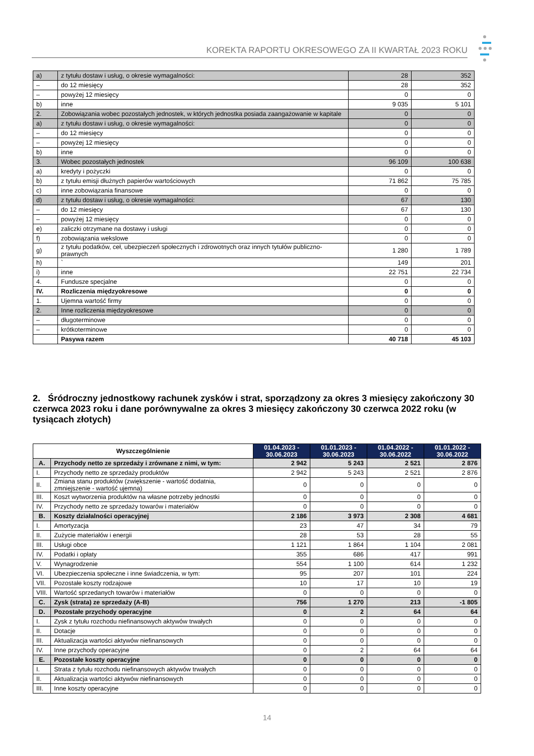KOREKTA RAPORTU OKRESOWEGO ZA II KWARTAŁ 2023 ROKU
| a) | z tytułu dostaw i usług, o okresie wymagalności: | 28 | 352 |
| – | do 12 miesięcy | 28 | 352 |
| – | powyżej 12 miesięcy | 0 | 0 |
| b) | inne | 9 035 | 5 101 |
| 2. | Zobowiązania wobec pozostałych jednostek, w których jednostka posiada zaangażowanie w kapitale | 0 | 0 |
| a) | z tytułu dostaw i usług, o okresie wymagalności: | 0 | 0 |
| – | do 12 miesięcy | 0 | 0 |
| – | powyżej 12 miesięcy | 0 | 0 |
| b) | inne | 0 | 0 |
| 3. | Wobec pozostałych jednostek | 96 109 | 100 638 |
| a) | kredyty i pożyczki | 0 | 0 |
| b) | z tytułu emisji dłużnych papierów wartościowych | 71 862 | 75 785 |
| c) | inne zobowiązania finansowe | 0 | 0 |
| d) | z tytułu dostaw i usług, o okresie wymagalności: | 67 | 130 |
| – | do 12 miesięcy | 67 | 130 |
| – | powyżej 12 miesięcy | 0 | 0 |
| e) | zaliczki otrzymane na dostawy i usługi | 0 | 0 |
| f) | zobowiązania wekslowe | 0 | 0 |
| g) | z tytułu podatków, ceł, ubezpieczeń społecznych i zdrowotnych oraz innych tytułów publiczno-prawnych | 1 280 | 1 789 |
| h) | ` | 149 | 201 |
| i) | inne | 22 751 | 22 734 |
| 4. | Fundusze specjalne | 0 | 0 |
| IV. | Rozliczenia międzyokresowe | 0 | 0 |
| 1. | Ujemna wartość firmy | 0 | 0 |
| 2. | Inne rozliczenia międzyokresowe | 0 | 0 |
| – | długoterminowe | 0 | 0 |
| – | krótkoterminowe | 0 | 0 |
| | Pasywa razem | 40 718 | 45 103 |
2. Śródroczny jednostkowy rachunek zysków i strat, sporządzony za okres 3 miesięcy zakończony 30 czerwca 2023 roku i dane porównywalne za okres 3 miesięcy zakończony 30 czerwca 2022 roku (w tysiącach złotych)
| Wyszczególnienie | | 01.04.2023 - 30.06.2023 | 01.01.2023 - 30.06.2023 | 01.04.2022 - 30.06.2022 | 01.01.2022 - 30.06.2022 |
| --- | --- | --- | --- | --- | --- |
| A. | Przychody netto ze sprzedaży i zrównane z nimi, w tym: | 2 942 | 5 243 | 2 521 | 2 876 |
| I. | Przychody netto ze sprzedaży produktów | 2 942 | 5 243 | 2 521 | 2 876 |
| II. | Zmiana stanu produktów (zwiększenie - wartość dodatnia, zmniejszenie - wartość ujemna) | 0 | 0 | 0 | 0 |
| III. | Koszt wytworzenia produktów na własne potrzeby jednostki | 0 | 0 | 0 | 0 |
| IV. | Przychody netto ze sprzedaży towarów i materiałów | 0 | 0 | 0 | 0 |
| B. | Koszty działalności operacyjnej | 2 186 | 3 973 | 2 308 | 4 681 |
| I. | Amortyzacja | 23 | 47 | 34 | 79 |
| II. | Zużycie materiałów i energii | 28 | 53 | 28 | 55 |
| III. | Usługi obce | 1 121 | 1 864 | 1 104 | 2 081 |
| IV. | Podatki i opłaty | 355 | 686 | 417 | 991 |
| V. | Wynagrodzenie | 554 | 1 100 | 614 | 1 232 |
| VI. | Ubezpieczenia społeczne i inne świadczenia, w tym: | 95 | 207 | 101 | 224 |
| VII. | Pozostałe koszty rodzajowe | 10 | 17 | 10 | 19 |
| VIII. | Wartość sprzedanych towarów i materiałów | 0 | 0 | 0 | 0 |
| C. | Zysk (strata) ze sprzedaży (A-B) | 756 | 1 270 | 213 | -1 805 |
| D. | Pozostałe przychody operacyjne | 0 | 2 | 64 | 64 |
| I. | Zysk z tytułu rozchodu niefinansowych aktywów trwałych | 0 | 0 | 0 | 0 |
| II. | Dotacje | 0 | 0 | 0 | 0 |
| III. | Aktualizacja wartości aktywów niefinansowych | 0 | 0 | 0 | 0 |
| IV. | Inne przychody operacyjne | 0 | 2 | 64 | 64 |
| E. | Pozostałe koszty operacyjne | 0 | 0 | 0 | 0 |
| I. | Strata z tytułu rozchodu niefinansowych aktywów trwałych | 0 | 0 | 0 | 0 |
| II. | Aktualizacja wartości aktywów niefinansowych | 0 | 0 | 0 | 0 |
| III. | Inne koszty operacyjne | 0 | 0 | 0 | 0 |
14